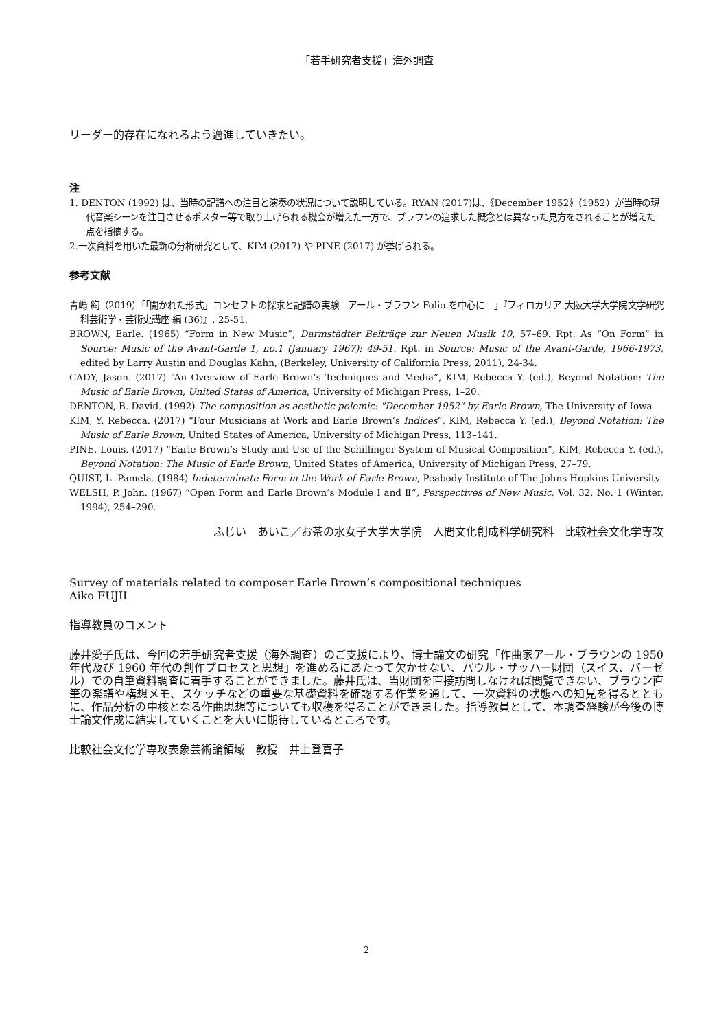「若手研究者支援」海外調査
リーダー的存在になれるよう邁進していきたい。
注
1. DENTON (1992) は、当時の記譜への注目と演奏の状況について説明している。RYAN (2017)は、《December 1952》（1952）が当時の現代音楽シーンを注目させるポスター等で取り上げられる機会が増えた一方で、ブラウンの追求した概念とは異なった見方をされることが増えた点を指摘する。
2.一次資料を用いた最新の分析研究として、KIM (2017) や PINE (2017) が挙げられる。
参考文献
青嶋 絢（2019）「「開かれた形式」コンセフトの探求と記譜の実験―アール・ブラウン Folio を中心に―」『フィロカリア 大阪大学大学院文学研究科芸術学・芸術史講座 編 (36)』, 25-51.
BROWN, Earle. (1965) “Form in New Music”, Darmstädter Beiträge zur Neuen Musik 10, 57–69. Rpt. As “On Form” in Source: Music of the Avant-Garde 1, no.1 (January 1967): 49-51. Rpt. in Source: Music of the Avant-Garde, 1966-1973, edited by Larry Austin and Douglas Kahn, (Berkeley, University of California Press, 2011), 24-34.
CADY, Jason. (2017) “An Overview of Earle Brown’s Techniques and Media”, KIM, Rebecca Y. (ed.), Beyond Notation: The Music of Earle Brown, United States of America, University of Michigan Press, 1–20.
DENTON, B. David. (1992) The composition as aesthetic polemic: "December 1952" by Earle Brown, The University of Iowa
KIM, Y. Rebecca. (2017) “Four Musicians at Work and Earle Brown’s Indices”, KIM, Rebecca Y. (ed.), Beyond Notation: The Music of Earle Brown, United States of America, University of Michigan Press, 113–141.
PINE, Louis. (2017) “Earle Brown’s Study and Use of the Schillinger System of Musical Composition”, KIM, Rebecca Y. (ed.), Beyond Notation: The Music of Earle Brown, United States of America, University of Michigan Press, 27–79.
QUIST, L. Pamela. (1984) Indeterminate Form in the Work of Earle Brown, Peabody Institute of The Johns Hopkins University
WELSH, P. John. (1967) “Open Form and Earle Brown’s Module I and Ⅱ”, Perspectives of New Music, Vol. 32, No. 1 (Winter, 1994), 254–290.
ふじい　あいこ／お茶の水女子大学大学院　人間文化創成科学研究科　比較社会文化学専攻
Survey of materials related to composer Earle Brown’s compositional techniques
Aiko FUJII
指導教員のコメント
藤井愛子氏は、今回の若手研究者支援（海外調査）のご支援により、博士論文の研究「作曲家アール・ブラウンの 1950 年代及び 1960 年代の創作プロセスと思想」を進めるにあたって欠かせない、パウル・ザッハー財団（スイス、バーゼル）での自筆資料調査に着手することができました。藤井氏は、当財団を直接訪問しなければ閲覧できない、ブラウン直筆の楽譜や構想メモ、スケッチなどの重要な基礎資料を確認する作業を通して、一次資料の状態への知見を得るとともに、作品分析の中核となる作曲思想等についても収穫を得ることができました。指導教員として、本調査経験が今後の博士論文作成に結実していくことを大いに期待しているところです。
比較社会文化学専攻表象芸術論領域　教授　井上登喜子
2